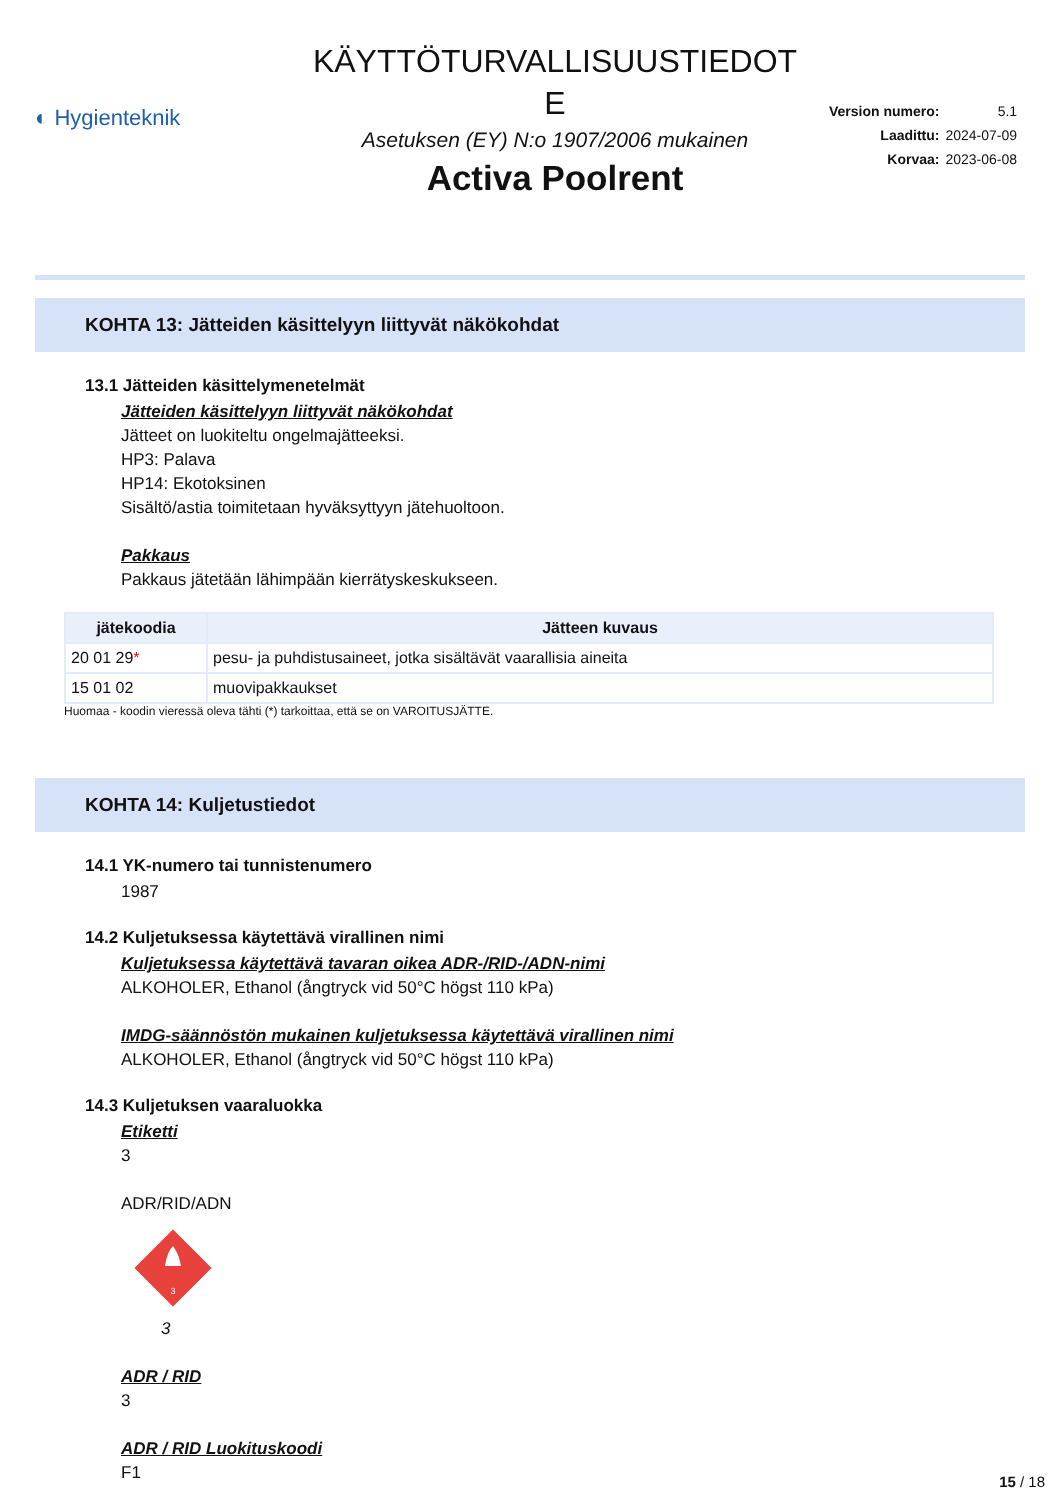◐ Hygienteknik
KÄYTTÖTURVALLISUUSTIEDOT E
Asetuksen (EY) N:o 1907/2006 mukainen
Activa Poolrent
| Version numero: | 5.1 |
| Laadittu: | 2024-07-09 |
| Korvaa: | 2023-06-08 |
KOHTA 13: Jätteiden käsittelyyn liittyvät näkökohdat
13.1 Jätteiden käsittelymenetelmät
Jätteiden käsittelyyn liittyvät näkökohdat
Jätteet on luokiteltu ongelmajätteeksi.
HP3: Palava
HP14: Ekotoksinen
Sisältö/astia toimitetaan hyväksyttyyn jätehuoltoon.
Pakkaus
Pakkaus jätetään lähimpään kierrätyskeskukseen.
| jätekoodia | Jätteen kuvaus |
| --- | --- |
| 20 01 29 * | pesu- ja puhdistusaineet, jotka sisältävät vaarallisia aineita |
| 15 01 02 | muovipakkaukset |
Huomaa - koodin vieressä oleva tähti (*) tarkoittaa, että se on VAROITUSJÄTTE.
KOHTA 14: Kuljetustiedot
14.1 YK-numero tai tunnistenumero
1987
14.2 Kuljetuksessa käytettävä virallinen nimi
Kuljetuksessa käytettävä tavaran oikea ADR-/RID-/ADN-nimi
ALKOHOLER, Ethanol (ångtryck vid 50°C högst 110 kPa)
IMDG-säännöstön mukainen kuljetuksessa käytettävä virallinen nimi
ALKOHOLER, Ethanol (ångtryck vid 50°C högst 110 kPa)
14.3 Kuljetuksen vaaraluokka
Etiketti
3
ADR/RID/ADN
3
3
ADR / RID
3
ADR / RID Luokituskoodi
F1
15 / 18